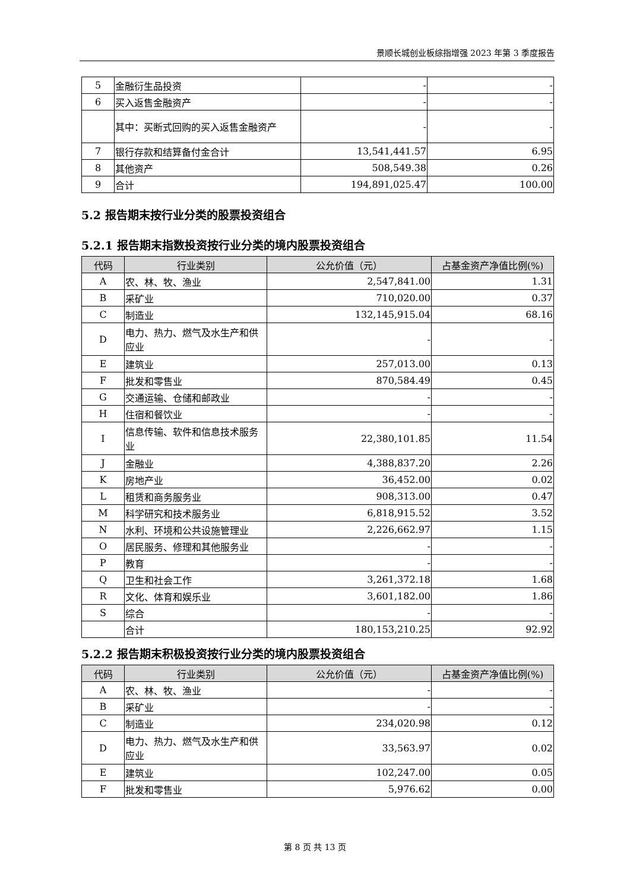景顺长城创业板综指增强 2023 年第 3 季度报告
| 5 | 金融衍生品投资 | - | - |
| 6 | 买入返售金融资产 | - | - |
| | 其中：买断式回购的买入返售金融资产 | - | - |
| 7 | 银行存款和结算备付金合计 | 13,541,441.57 | 6.95 |
| 8 | 其他资产 | 508,549.38 | 0.26 |
| 9 | 合计 | 194,891,025.47 | 100.00 |
5.2 报告期末按行业分类的股票投资组合
5.2.1 报告期末指数投资按行业分类的境内股票投资组合
| 代码 | 行业类别 | 公允价值（元） | 占基金资产净值比例(%) |
| --- | --- | --- | --- |
| A | 农、林、牧、渔业 | 2,547,841.00 | 1.31 |
| B | 采矿业 | 710,020.00 | 0.37 |
| C | 制造业 | 132,145,915.04 | 68.16 |
| D | 电力、热力、燃气及水生产和供应业 | - | - |
| E | 建筑业 | 257,013.00 | 0.13 |
| F | 批发和零售业 | 870,584.49 | 0.45 |
| G | 交通运输、仓储和邮政业 | - | - |
| H | 住宿和餐饮业 | - | - |
| I | 信息传输、软件和信息技术服务业 | 22,380,101.85 | 11.54 |
| J | 金融业 | 4,388,837.20 | 2.26 |
| K | 房地产业 | 36,452.00 | 0.02 |
| L | 租赁和商务服务业 | 908,313.00 | 0.47 |
| M | 科学研究和技术服务业 | 6,818,915.52 | 3.52 |
| N | 水利、环境和公共设施管理业 | 2,226,662.97 | 1.15 |
| O | 居民服务、修理和其他服务业 | - | - |
| P | 教育 | - | - |
| Q | 卫生和社会工作 | 3,261,372.18 | 1.68 |
| R | 文化、体育和娱乐业 | 3,601,182.00 | 1.86 |
| S | 综合 | - | - |
| | 合计 | 180,153,210.25 | 92.92 |
5.2.2 报告期末积极投资按行业分类的境内股票投资组合
| 代码 | 行业类别 | 公允价值（元） | 占基金资产净值比例(%) |
| --- | --- | --- | --- |
| A | 农、林、牧、渔业 | - | - |
| B | 采矿业 | - | - |
| C | 制造业 | 234,020.98 | 0.12 |
| D | 电力、热力、燃气及水生产和供应业 | 33,563.97 | 0.02 |
| E | 建筑业 | 102,247.00 | 0.05 |
| F | 批发和零售业 | 5,976.62 | 0.00 |
第 8 页 共 13 页